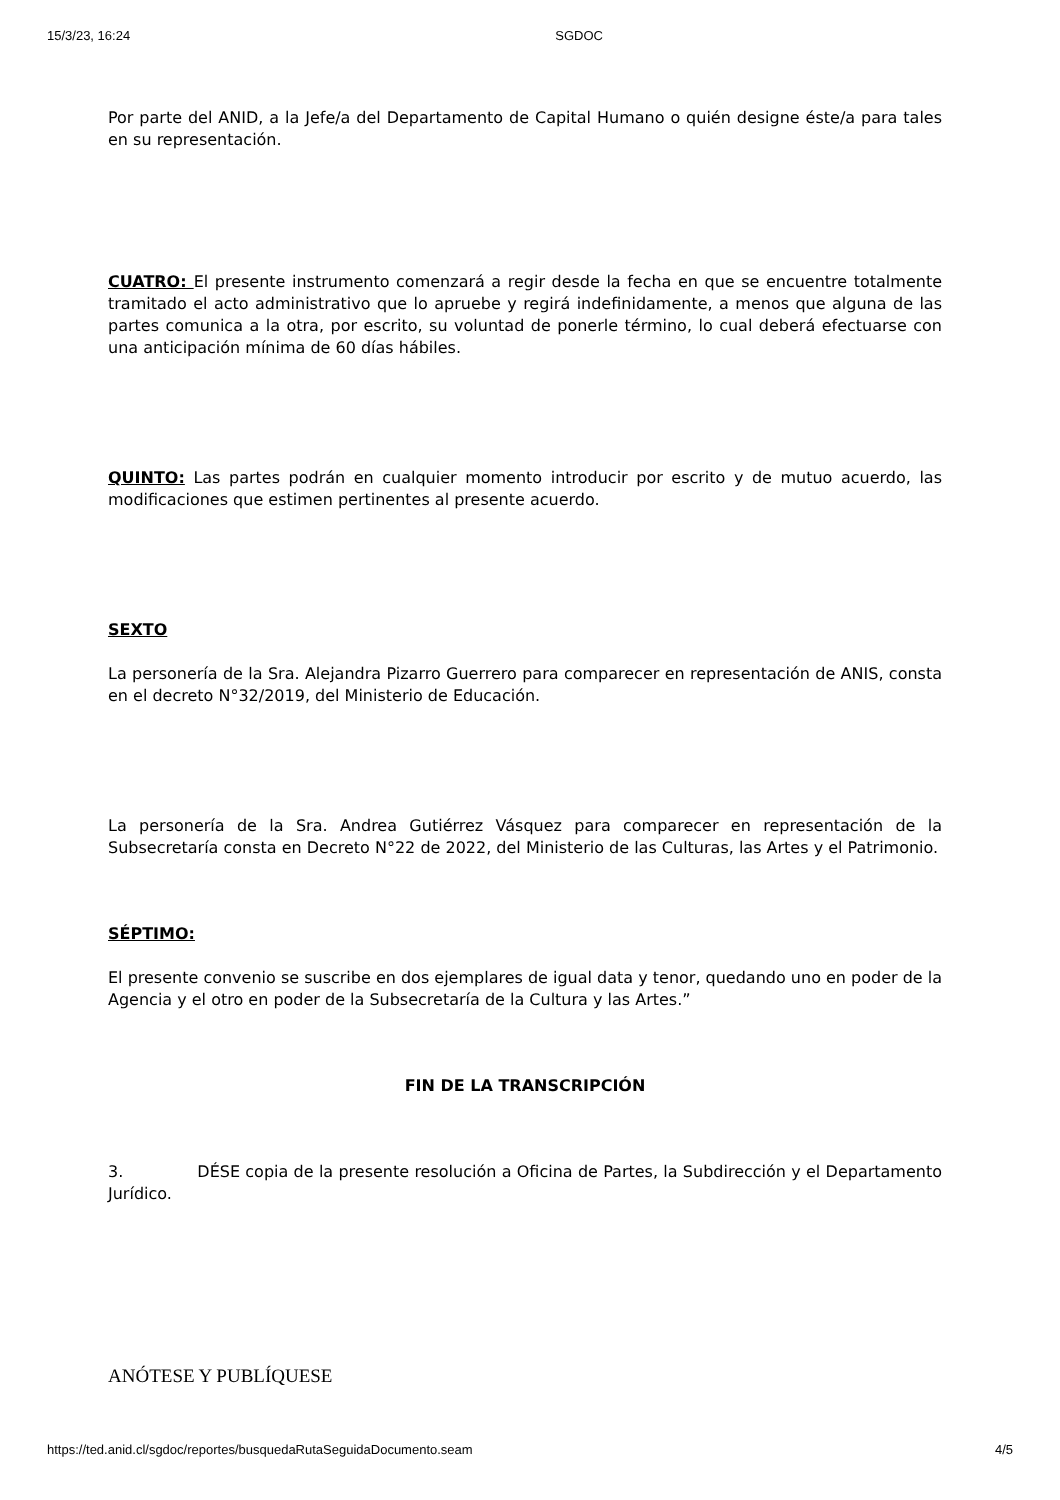15/3/23, 16:24 SGDOC
Por parte del ANID, a la Jefe/a del Departamento de Capital Humano o quién designe éste/a para tales en su representación.
CUATRO: El presente instrumento comenzará a regir desde la fecha en que se encuentre totalmente tramitado el acto administrativo que lo apruebe y regirá indefinidamente, a menos que alguna de las partes comunica a la otra, por escrito, su voluntad de ponerle término, lo cual deberá efectuarse con una anticipación mínima de 60 días hábiles.
QUINTO: Las partes podrán en cualquier momento introducir por escrito y de mutuo acuerdo, las modificaciones que estimen pertinentes al presente acuerdo.
SEXTO
La personería de la Sra. Alejandra Pizarro Guerrero para comparecer en representación de ANIS, consta en el decreto N°32/2019, del Ministerio de Educación.
La personería de la Sra. Andrea Gutiérrez Vásquez para comparecer en representación de la Subsecretaría consta en Decreto N°22 de 2022, del Ministerio de las Culturas, las Artes y el Patrimonio.
SÉPTIMO:
El presente convenio se suscribe en dos ejemplares de igual data y tenor, quedando uno en poder de la Agencia y el otro en poder de la Subsecretaría de la Cultura y las Artes.”
FIN DE LA TRANSCRIPCIÓN
3. DÉSE copia de la presente resolución a Oficina de Partes, la Subdirección y el Departamento Jurídico.
ANÓTESE Y PUBLÍQUESE
https://ted.anid.cl/sgdoc/reportes/busquedaRutaSeguidaDocumento.seam 4/5